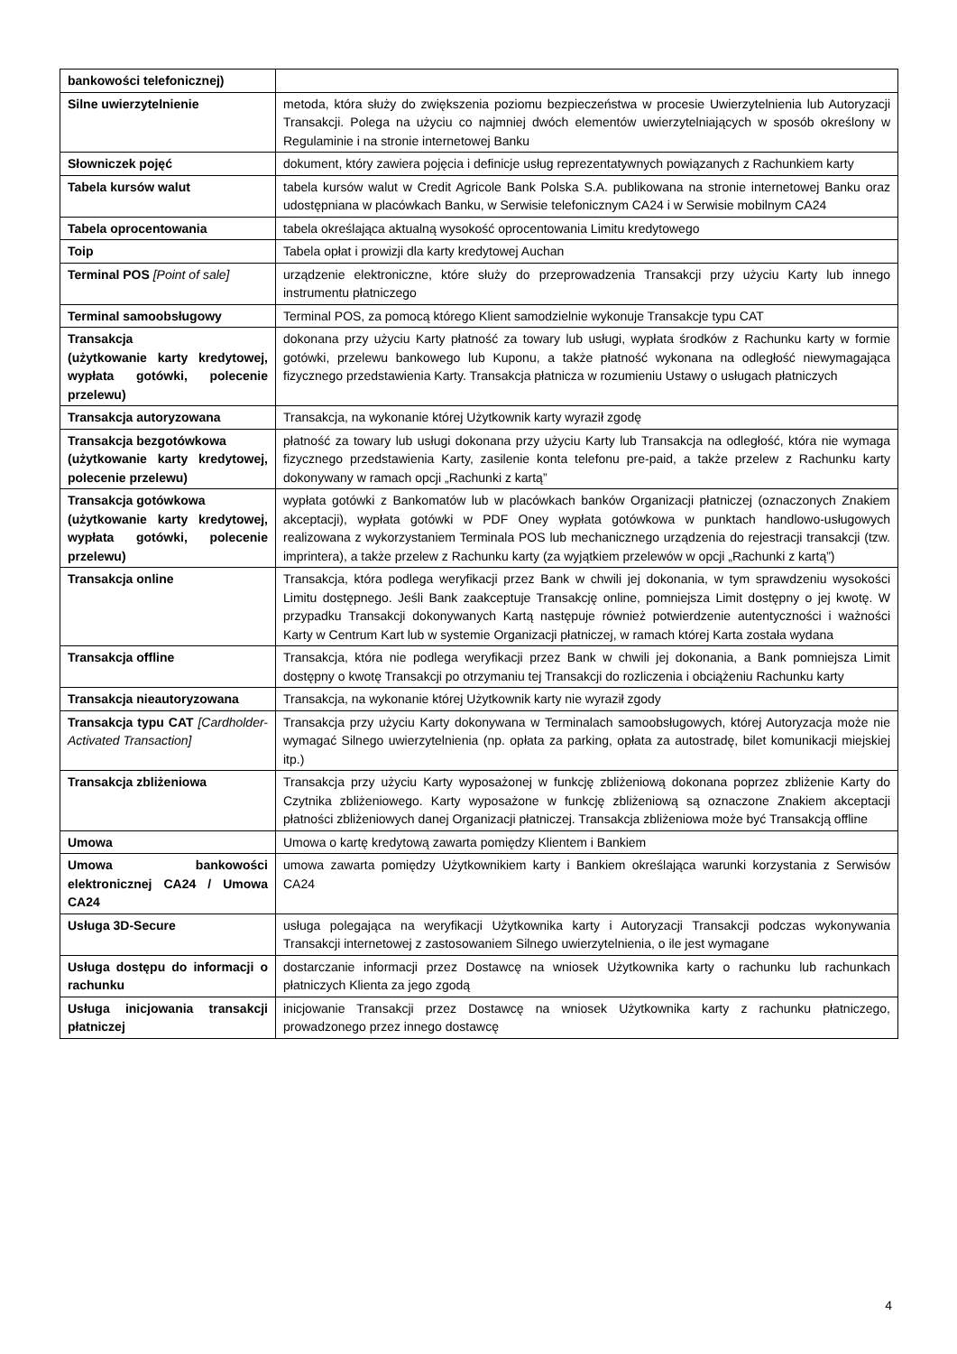| bankowości telefonicznej) | |
| Silne uwierzytelnienie | metoda, która służy do zwiększenia poziomu bezpieczeństwa w procesie Uwierzytelnienia lub Autoryzacji Transakcji. Polega na użyciu co najmniej dwóch elementów uwierzytelniających w sposób określony w Regulaminie i na stronie internetowej Banku |
| Słowniczek pojęć | dokument, który zawiera pojęcia i definicje usług reprezentatywnych powiązanych z Rachunkiem karty |
| Tabela kursów walut | tabela kursów walut w Credit Agricole Bank Polska S.A. publikowana na stronie internetowej Banku oraz udostępniana w placówkach Banku, w Serwisie telefonicznym CA24 i w Serwisie mobilnym CA24 |
| Tabela oprocentowania | tabela określająca aktualną wysokość oprocentowania Limitu kredytowego |
| Toip | Tabela opłat i prowizji dla karty kredytowej Auchan |
| Terminal POS [Point of sale] | urządzenie elektroniczne, które służy do przeprowadzenia Transakcji przy użyciu Karty lub innego instrumentu płatniczego |
| Terminal samoobsługowy | Terminal POS, za pomocą którego Klient samodzielnie wykonuje Transakcje typu CAT |
| Transakcja (użytkowanie karty kredytowej, wypłata gotówki, polecenie przelewu) | dokonana przy użyciu Karty płatność za towary lub usługi, wypłata środków z Rachunku karty w formie gotówki, przelewu bankowego lub Kuponu, a także płatność wykonana na odległość niewymagająca fizycznego przedstawienia Karty. Transakcja płatnicza w rozumieniu Ustawy o usługach płatniczych |
| Transakcja autoryzowana | Transakcja, na wykonanie której Użytkownik karty wyraził zgodę |
| Transakcja bezgotówkowa (użytkowanie karty kredytowej, polecenie przelewu) | płatność za towary lub usługi dokonana przy użyciu Karty lub Transakcja na odległość, która nie wymaga fizycznego przedstawienia Karty, zasilenie konta telefonu pre-paid, a także przelew z Rachunku karty dokonywany w ramach opcji „Rachunki z kartą” |
| Transakcja gotówkowa (użytkowanie karty kredytowej, wypłata gotówki, polecenie przelewu) | wypłata gotówki z Bankomatów lub w placówkach banków Organizacji płatniczej (oznaczonych Znakiem akceptacji), wypłata gotówki w PDF Oney wypłata gotówkowa w punktach handlowo-usługowych realizowana z wykorzystaniem Terminala POS lub mechanicznego urządzenia do rejestracji transakcji (tzw. imprintera), a także przelew z Rachunku karty (za wyjątkiem przelewów w opcji „Rachunki z kartą”) |
| Transakcja online | Transakcja, która podlega weryfikacji przez Bank w chwili jej dokonania, w tym sprawdzeniu wysokości Limitu dostępnego. Jeśli Bank zaakceptuje Transakcję online, pomniejsza Limit dostępny o jej kwotę. W przypadku Transakcji dokonywanych Kartą następuje również potwierdzenie autentyczności i ważności Karty w Centrum Kart lub w systemie Organizacji płatniczej, w ramach której Karta została wydana |
| Transakcja offline | Transakcja, która nie podlega weryfikacji przez Bank w chwili jej dokonania, a Bank pomniejsza Limit dostępny o kwotę Transakcji po otrzymaniu tej Transakcji do rozliczenia i obciążeniu Rachunku karty |
| Transakcja nieautoryzowana | Transakcja, na wykonanie której Użytkownik karty nie wyraził zgody |
| Transakcja typu CAT [Cardholder-Activated Transaction] | Transakcja przy użyciu Karty dokonywana w Terminalach samoobsługowych, której Autoryzacja może nie wymagać Silnego uwierzytelnienia (np. opłata za parking, opłata za autostradę, bilet komunikacji miejskiej itp.) |
| Transakcja zbliżeniowa | Transakcja przy użyciu Karty wyposażonej w funkcję zbliżeniową dokonana poprzez zbliżenie Karty do Czytnika zbliżeniowego. Karty wyposażone w funkcję zbliżeniową są oznaczone Znakiem akceptacji płatności zbliżeniowych danej Organizacji płatniczej. Transakcja zbliżeniowa może być Transakcją offline |
| Umowa | Umowa o kartę kredytową zawarta pomiędzy Klientem i Bankiem |
| Umowa bankowości elektronicznej CA24 / Umowa CA24 | umowa zawarta pomiędzy Użytkownikiem karty i Bankiem określająca warunki korzystania z Serwisów CA24 |
| Usługa 3D-Secure | usługa polegająca na weryfikacji Użytkownika karty i Autoryzacji Transakcji podczas wykonywania Transakcji internetowej z zastosowaniem Silnego uwierzytelnienia, o ile jest wymagane |
| Usługa dostępu do informacji o rachunku | dostarczanie informacji przez Dostawcę na wniosek Użytkownika karty o rachunku lub rachunkach płatniczych Klienta za jego zgodą |
| Usługa inicjowania transakcji płatniczej | inicjowanie Transakcji przez Dostawcę na wniosek Użytkownika karty z rachunku płatniczego, prowadzonego przez innego dostawcę |
4